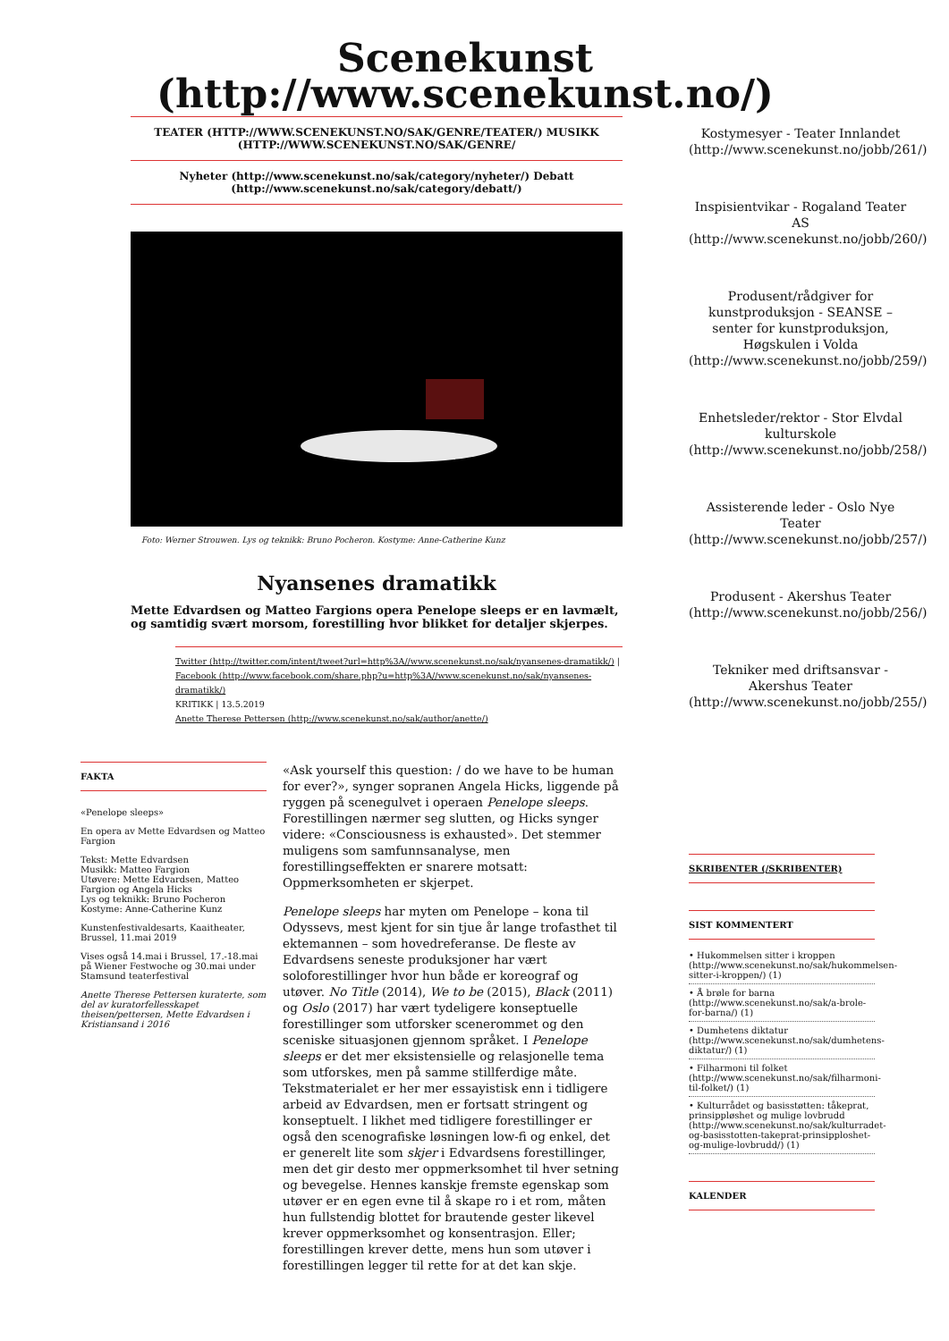Scenekunst (http://www.scenekunst.no/)
TEATER (HTTP://WWW.SCENEKUNST.NO/SAK/GENRE/TEATER/) MUSIKK (HTTP://WWW.SCENEKUNST.NO/SAK/GENRE/
Nyheter (http://www.scenekunst.no/sak/category/nyheter/) Debatt (http://www.scenekunst.no/sak/category/debatt/)
Foto: Werner Strouwen. Lys og teknikk: Bruno Pocheron. Kostyme: Anne-Catherine Kunz
Nyansenes dramatikk
Mette Edvardsen og Matteo Fargions opera Penelope sleeps er en lavmælt, og samtidig svært morsom, forestilling hvor blikket for detaljer skjerpes.
Twitter (http://twitter.com/intent/tweet?url=http%3A//www.scenekunst.no/sak/nyansenes-dramatikk/) | Facebook (http://www.facebook.com/share.php?u=http%3A//www.scenekunst.no/sak/nyansenes-dramatikk/)
KRITIKK | 13.5.2019
Anette Therese Pettersen (http://www.scenekunst.no/sak/author/anette/)
FAKTA
«Penelope sleeps»
En opera av Mette Edvardsen og Matteo Fargion
Tekst: Mette Edvardsen
Musikk: Matteo Fargion
Utøvere: Mette Edvardsen, Matteo Fargion og Angela Hicks
Lys og teknikk: Bruno Pocheron
Kostyme: Anne-Catherine Kunz
Kunstenfestivaldesarts, Kaaitheater, Brussel, 11.mai 2019
Vises også 14.mai i Brussel, 17.-18.mai på Wiener Festwoche og 30.mai under Stamsund teaterfestival
Anette Therese Pettersen kuraterte, som del av kuratorfellesskapet theisen/pettersen, Mette Edvardsen i Kristiansand i 2016
«Ask yourself this question: / do we have to be human for ever?», synger sopranen Angela Hicks, liggende på ryggen på scenegulvet i operaen Penelope sleeps. Forestillingen nærmer seg slutten, og Hicks synger videre: «Consciousness is exhausted». Det stemmer muligens som samfunnsanalyse, men forestillingseffekten er snarere motsatt: Oppmerksomheten er skjerpet.
Penelope sleeps har myten om Penelope – kona til Odyssevs, mest kjent for sin tjue år lange trofasthet til ektemannen – som hovedreferanse. De fleste av Edvardsens seneste produksjoner har vært soloforestillinger hvor hun både er koreograf og utøver. No Title (2014), We to be (2015), Black (2011) og Oslo (2017) har vært tydeligere konseptuelle forestillinger som utforsker scenerommet og den sceniske situasjonen gjennom språket. I Penelope sleeps er det mer eksistensielle og relasjonelle tema som utforskes, men på samme stillferdige måte. Tekstmaterialet er her mer essayistisk enn i tidligere arbeid av Edvardsen, men er fortsatt stringent og konseptuelt. I likhet med tidligere forestillinger er også den scenografiske løsningen low-fi og enkel, det er generelt lite som skjer i Edvardsens forestillinger, men det gir desto mer oppmerksomhet til hver setning og bevegelse. Hennes kanskje fremste egenskap som utøver er en egen evne til å skape ro i et rom, måten hun fullstendig blottet for brautende gester likevel krever oppmerksomhet og konsentrasjon. Eller; forestillingen krever dette, mens hun som utøver i forestillingen legger til rette for at det kan skje.
Kostymesyer - Teater Innlandet (http://www.scenekunst.no/jobb/261/)
Inspisientvikar - Rogaland Teater AS (http://www.scenekunst.no/jobb/260/)
Produsent/rådgiver for kunstproduksjon - SEANSE – senter for kunstproduksjon, Høgskulen i Volda (http://www.scenekunst.no/jobb/259/)
Enhetsleder/rektor - Stor Elvdal kulturskole (http://www.scenekunst.no/jobb/258/)
Assisterende leder - Oslo Nye Teater (http://www.scenekunst.no/jobb/257/)
Produsent - Akershus Teater (http://www.scenekunst.no/jobb/256/)
Tekniker med driftsansvar - Akershus Teater (http://www.scenekunst.no/jobb/255/)
SKRIBENTER (/SKRIBENTER)
SIST KOMMENTERT
• Hukommelsen sitter i kroppen (http://www.scenekunst.no/sak/hukommelsen-sitter-i-kroppen/) (1)
• Å brøle for barna (http://www.scenekunst.no/sak/a-brole-for-barna/) (1)
• Dumhetens diktatur (http://www.scenekunst.no/sak/dumhetens-diktatur/) (1)
• Filharmoni til folket (http://www.scenekunst.no/sak/filharmoni-til-folket/) (1)
• Kulturrådet og basisstøtten: tåkeprat, prinsippløshet og mulige lovbrudd (http://www.scenekunst.no/sak/kulturradet-og-basisstotten-takeprat-prinsipploshet-og-mulige-lovbrudd/) (1)
KALENDER